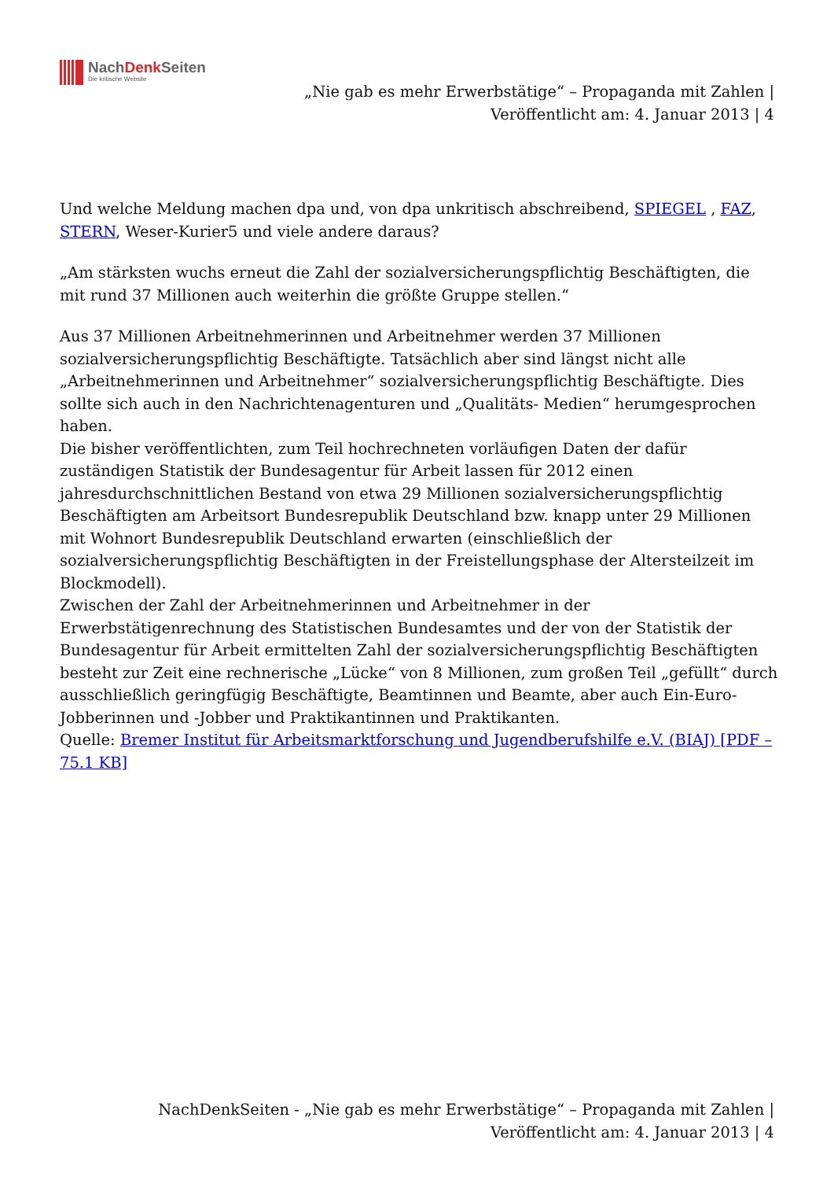NachDenk Seiten
Die kritische Website
„Nie gab es mehr Erwerbstätige“ – Propaganda mit Zahlen |
Veröffentlicht am: 4. Januar 2013 | 4
Und welche Meldung machen dpa und, von dpa unkritisch abschreibend, SPIEGEL , FAZ, STERN, Weser-Kurier5 und viele andere daraus?
„Am stärksten wuchs erneut die Zahl der sozialversicherungspflichtig Beschäftigten, die mit rund 37 Millionen auch weiterhin die größte Gruppe stellen.“
Aus 37 Millionen Arbeitnehmerinnen und Arbeitnehmer werden 37 Millionen sozialversicherungspflichtig Beschäftigte. Tatsächlich aber sind längst nicht alle „Arbeitnehmerinnen und Arbeitnehmer“ sozialversicherungspflichtig Beschäftigte. Dies sollte sich auch in den Nachrichtenagenturen und „Qualitäts- Medien“ herumgesprochen haben.
Die bisher veröffentlichten, zum Teil hochrechneten vorläufigen Daten der dafür zuständigen Statistik der Bundesagentur für Arbeit lassen für 2012 einen jahresdurchschnittlichen Bestand von etwa 29 Millionen sozialversicherungspflichtig Beschäftigten am Arbeitsort Bundesrepublik Deutschland bzw. knapp unter 29 Millionen mit Wohnort Bundesrepublik Deutschland erwarten (einschließlich der sozialversicherungspflichtig Beschäftigten in der Freistellungsphase der Altersteilzeit im Blockmodell).
Zwischen der Zahl der Arbeitnehmerinnen und Arbeitnehmer in der Erwerbstätigenrechnung des Statistischen Bundesamtes und der von der Statistik der Bundesagentur für Arbeit ermittelten Zahl der sozialversicherungspflichtig Beschäftigten besteht zur Zeit eine rechnerische „Lücke“ von 8 Millionen, zum großen Teil „gefüllt“ durch ausschließlich geringfügig Beschäftigte, Beamtinnen und Beamte, aber auch Ein-Euro-Jobberinnen und -Jobber und Praktikantinnen und Praktikanten.
Quelle: Bremer Institut für Arbeitsmarktforschung und Jugendberufshilfe e.V. (BIAJ) [PDF – 75.1 KB]
NachDenkSeiten - „Nie gab es mehr Erwerbstätige“ – Propaganda mit Zahlen |
Veröffentlicht am: 4. Januar 2013 | 4